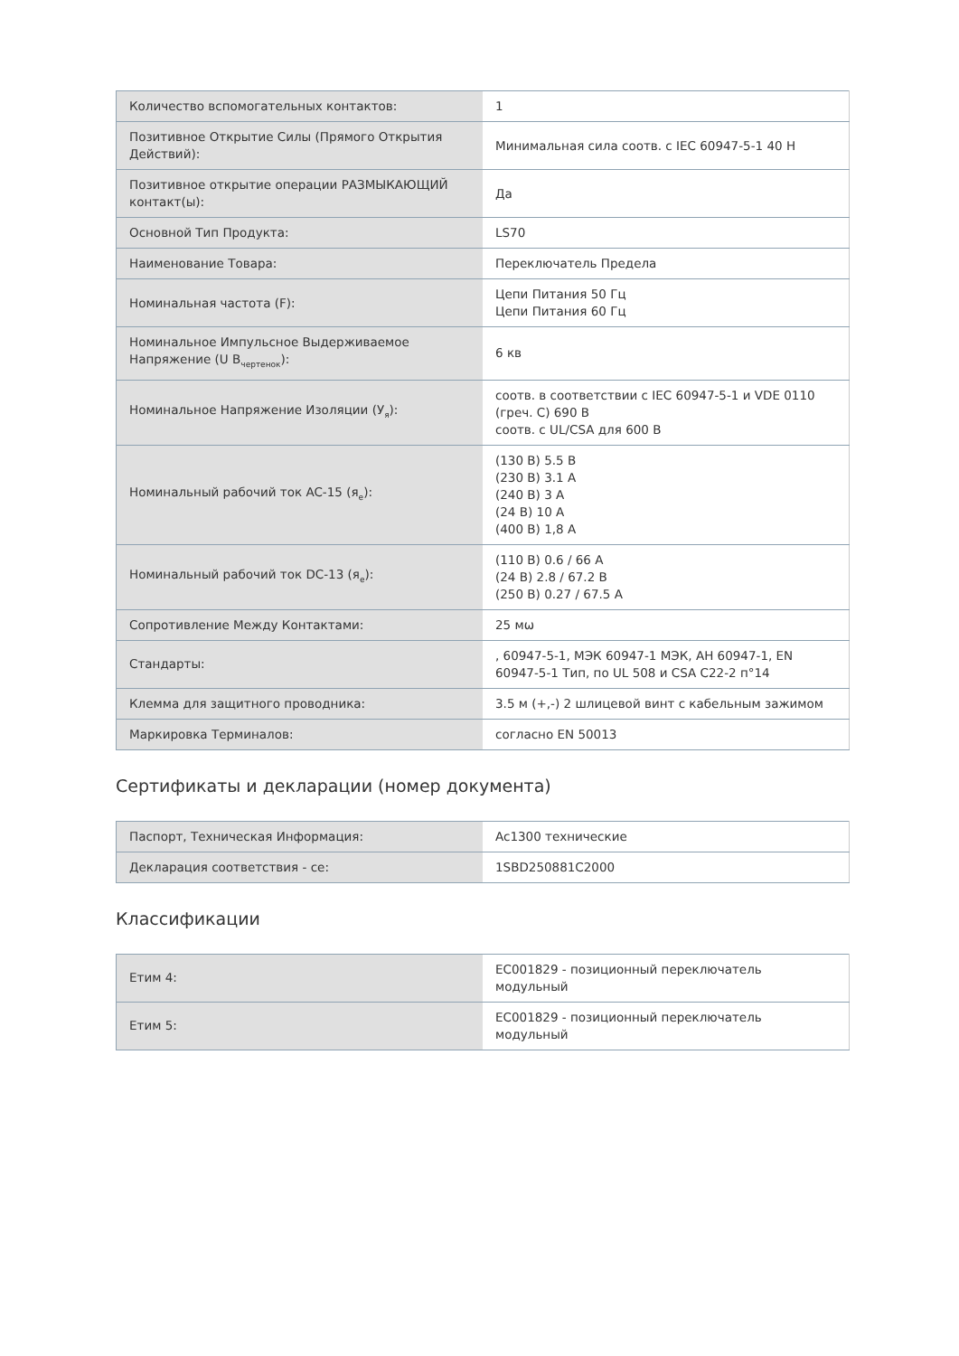| Количество вспомогательных контактов: | 1 |
| Позитивное Открытие Силы (Прямого Открытия Действий): | Минимальная сила соотв. с IEC 60947-5-1 40 Н |
| Позитивное открытие операции РАЗМЫКАЮЩИЙ контакт(ы): | Да |
| Основной Тип Продукта: | LS70 |
| Наименование Товара: | Переключатель Предела |
| Номинальная частота (F): | Цепи Питания 50 Гц Цепи Питания 60 Гц |
| Номинальное Импульсное Выдерживаемое Напряжение (U В<sub>чертенок</sub>): | 6 кв |
| Номинальное Напряжение Изоляции (У<sub>я</sub>): | соотв. в соответствии с IEC 60947-5-1 и VDE 0110 (греч. С) 690 В соотв. с UL/CSA для 600 В |
| Номинальный рабочий ток AC-15 (я<sub>e</sub>): | (130 В) 5.5 В (230 В) 3.1 А (240 В) 3 А (24 В) 10 А (400 В) 1,8 А |
| Номинальный рабочий ток DC-13 (я<sub>e</sub>): | (110 В) 0.6 / 66 А (24 В) 2.8 / 67.2 В (250 В) 0.27 / 67.5 А |
| Сопротивление Между Контактами: | 25 мω |
| Стандарты: | , 60947-5-1, МЭК 60947-1 МЭК, АН 60947-1, EN 60947-5-1 Тип, по UL 508 и CSA C22-2 п°14 |
| Клемма для защитного проводника: | 3.5 м (+,-) 2 шлицевой винт с кабельным зажимом |
| Маркировка Терминалов: | согласно EN 50013 |
Сертификаты и декларации (номер документа)
| Паспорт, Техническая Информация: | Ac1300 технические |
| Декларация соответствия - се: | 1SBD250881C2000 |
Классификации
| Етим 4: | EC001829 - позиционный переключатель модульный |
| Етим 5: | EC001829 - позиционный переключатель модульный |